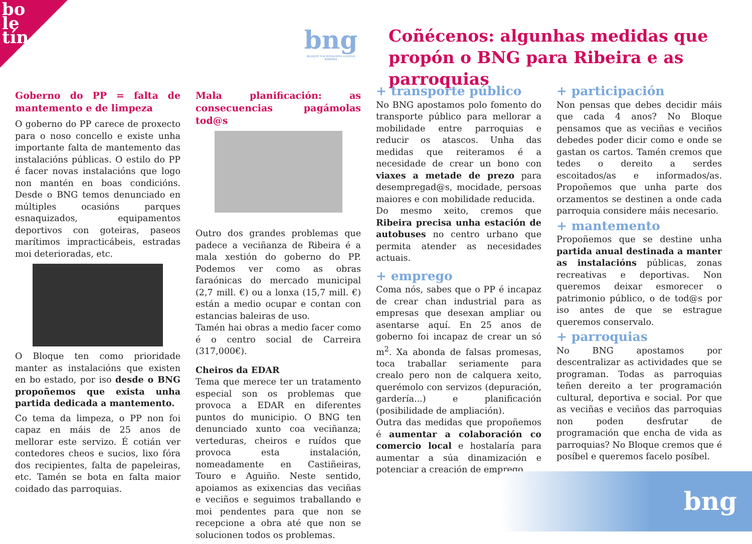bo
le
tín
bng
BLOQUE NACIONALISTA GALEGO RIBEIRA
Coñécenos: algunhas medidas que propón o BNG para Ribeira e as parroquias
Goberno do PP = falta de mantemento e de limpeza
O goberno do PP carece de proxecto para o noso concello e existe unha importante falta de mantemento das instalacións públicas. O estilo do PP é facer novas instalacións que logo non mantén en boas condicións. Desde o BNG temos denunciado en múltiples ocasións parques esnaquizados, equipamentos deportivos con goteiras, paseos marítimos impracticábeis, estradas moi deterioradas, etc.
O Bloque ten como prioridade manter as instalacións que existen en bo estado, por iso desde o BNG propoñemos que exista unha partida dedicada a mantemento.
Co tema da limpeza, o PP non foi capaz en máis de 25 anos de mellorar este servizo. É cotián ver contedores cheos e sucios, lixo fóra dos recipientes, falta de papeleiras, etc. Tamén se bota en falta maior coidado das parroquias.
Mala planificación: as consecuencias pagámolas tod@s
Outro dos grandes problemas que padece a veciñanza de Ribeira é a mala xestión do goberno do PP. Podemos ver como as obras faraónicas do mercado municipal (2,7 mill. €) ou a lonxa (15,7 mill. €) están a medio ocupar e contan con estancias baleiras de uso.
Tamén hai obras a medio facer como é o centro social de Carreira (317,000€).
Cheiros da EDAR
Tema que merece ter un tratamento especial son os problemas que provoca a EDAR en diferentes puntos do municipio. O BNG ten denunciado xunto coa veciñanza; verteduras, cheiros e ruídos que provoca esta instalación, nomeadamente en Castiñeiras, Touro e Aguiño. Neste sentido, apoiamos as exixencias das veciñas e veciños e seguimos traballando e moi pendentes para que non se recepcione a obra até que non se solucionen todos os problemas.
+ transporte público
No BNG apostamos polo fomento do transporte público para mellorar a mobilidade entre parroquias e reducir os atascos. Unha das medidas que reiteramos é a necesidade de crear un bono con viaxes a metade de prezo para desempregad@s, mocidade, persoas maiores e con mobilidade reducida.
Do mesmo xeito, cremos que Ribeira precisa unha estación de autobuses no centro urbano que permita atender as necesidades actuais.
+ emprego
Coma nós, sabes que o PP é incapaz de crear chan industrial para as empresas que desexan ampliar ou asentarse aquí. En 25 anos de goberno foi incapaz de crear un só m<sup>2</sup>. Xa abonda de falsas promesas, toca traballar seriamente para crealo pero non de calquera xeito, querémolo con servizos (depuración, gardería...) e planificación (posibilidade de ampliación).
Outra das medidas que propoñemos é aumentar a colaboración co comercio local e hostalaría para aumentar a súa dinamización e potenciar a creación de emprego.
+ participación
Non pensas que debes decidir máis que cada 4 anos? No Bloque pensamos que as veciñas e veciños debedes poder dicir como e onde se gastan os cartos. Tamén cremos que tedes o dereito a serdes escoitados/as e informados/as. Propoñemos que unha parte dos orzamentos se destinen a onde cada parroquia considere máis necesario.
+ mantemento
Propoñemos que se destine unha partida anual destinada a manter as instalacións públicas, zonas recreativas e deportivas. Non queremos deixar esmorecer o patrimonio público, o de tod@s por iso antes de que se estrague queremos conservalo.
+ parroquias
No BNG apostamos por descentralizar as actividades que se programan. Todas as parroquias teñen dereito a ter programación cultural, deportiva e social. Por que as veciñas e veciños das parroquias non poden desfrutar de programación que encha de vida as parroquias? No Bloque cremos que é posíbel e queremos facelo posíbel.
bng